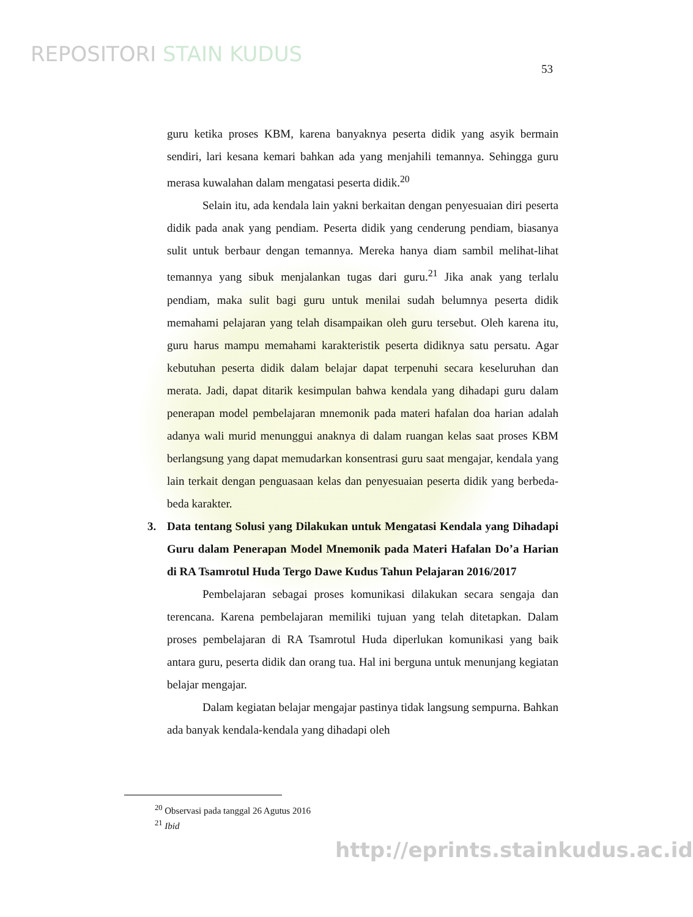REPOSITORI STAIN KUDUS
53
guru ketika proses KBM, karena banyaknya peserta didik yang asyik bermain sendiri, lari kesana kemari bahkan ada yang menjahili temannya. Sehingga guru merasa kuwalahan dalam mengatasi peserta didik.<sup>20</sup>
Selain itu, ada kendala lain yakni berkaitan dengan penyesuaian diri peserta didik pada anak yang pendiam. Peserta didik yang cenderung pendiam, biasanya sulit untuk berbaur dengan temannya. Mereka hanya diam sambil melihat-lihat temannya yang sibuk menjalankan tugas dari guru.<sup>21</sup> Jika anak yang terlalu pendiam, maka sulit bagi guru untuk menilai sudah belumnya peserta didik memahami pelajaran yang telah disampaikan oleh guru tersebut. Oleh karena itu, guru harus mampu memahami karakteristik peserta didiknya satu persatu. Agar kebutuhan peserta didik dalam belajar dapat terpenuhi secara keseluruhan dan merata. Jadi, dapat ditarik kesimpulan bahwa kendala yang dihadapi guru dalam penerapan model pembelajaran mnemonik pada materi hafalan doa harian adalah adanya wali murid menunggui anaknya di dalam ruangan kelas saat proses KBM berlangsung yang dapat memudarkan konsentrasi guru saat mengajar, kendala yang lain terkait dengan penguasaan kelas dan penyesuaian peserta didik yang berbeda-beda karakter.
3. Data tentang Solusi yang Dilakukan untuk Mengatasi Kendala yang Dihadapi Guru dalam Penerapan Model Mnemonik pada Materi Hafalan Do’a Harian di RA Tsamrotul Huda Tergo Dawe Kudus Tahun Pelajaran 2016/2017
Pembelajaran sebagai proses komunikasi dilakukan secara sengaja dan terencana. Karena pembelajaran memiliki tujuan yang telah ditetapkan. Dalam proses pembelajaran di RA Tsamrotul Huda diperlukan komunikasi yang baik antara guru, peserta didik dan orang tua. Hal ini berguna untuk menunjang kegiatan belajar mengajar.
Dalam kegiatan belajar mengajar pastinya tidak langsung sempurna. Bahkan ada banyak kendala-kendala yang dihadapi oleh
<sup>20</sup> Observasi pada tanggal 26 Agutus 2016
<sup>21</sup> Ibid
http://eprints.stainkudus.ac.id